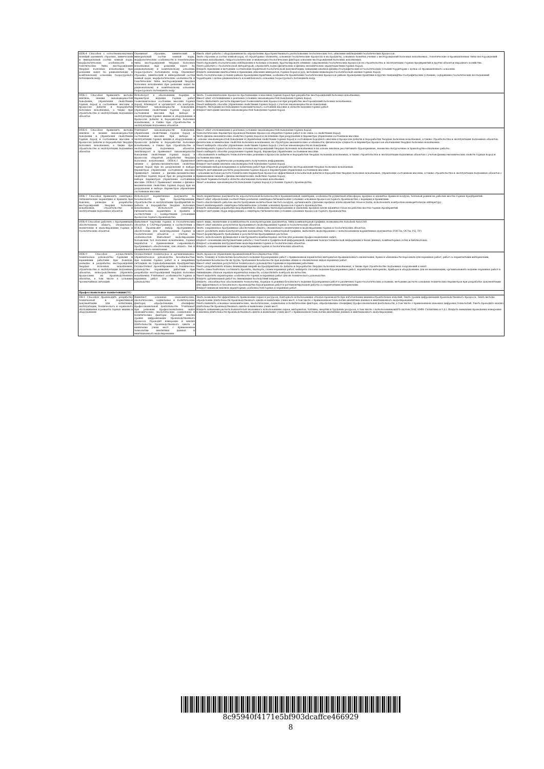| ОПК-4 Способен с естественнонаучных позиций оценивать строение, химический и минеральный состав земной коры, морфологические особенности и генетические типы месторождений твердых полезных ископаемых при решении задач по рациональному и комплексному освоению георесурсного потенциала недр | Оценивает строение, химический и минеральный состав земной коры, морфологические особенности и генетические типы месторождений твердых полезных ископаемых при решении задач по рациональному и комплексному освоению георесурсного потенциала недр. Оценивает строение, химический и минеральный состав земной коры, морфологические особенности и генетические типы месторождений твердых полезных ископаемых при решении задач по рациональному и комплексному освоению георесурсного потенциала недр. | Иметь опыт работы с оборудованием по определению пространственного расположения геологических тел; описания наблюдений геологических процессов. Знать строение и состав земной коры, её структурные элементы, основные геологические процессы и их продукты, основные понятия учения о месторождений полезных ископаемых., генетические и промышленные типы месторождений полезных ископаемых, гидрогеологические и инженерно-геологические факторы освоения месторождений полезных ископаемых. Уметь проводить геологические наблюдения в полевых условиях; прогнозировать влияние современных геологических процессов на строительство и эксплуатацию горных предприятий и других объектов народного хозяйства. Уметь работать с геологической литературой; определять водно-физические и физико механические характеристики горных пород. Владеть приемами и методами составления первичной геологической документации; навыками анализа физико-географических и геологических условий территории с целью её промышленного освоения. Владеть навыками диагностики и приемами описания минералов, горных пород и руд; методами инженерно-геологической оценки горных пород. Знать геологические условия района проведения практики; особенности проявления геологических процессов районе проведения практики и других ландшафтно-географических условиях; содержание геологических исследований территории с целью рационального и комплексного освоения георесурсного потенциала недр. |
| ОПК-5 Способен применять методы анализа, знания закономерностей поведения, управления свойствами горных пород и состоянием массива в процессах добычи и переработки полезных ископаемых, а также при строительстве и эксплуатации подземных объектов | Использует в обосновании порядка и параметров ведения горных работ геомеханическое состояние массива горных пород, планирует и организует его контроль. Учитывает закономерности поведения, управления свойствами горных пород и состоянием массива при выборе и эксплуатации горных машин и оборудования в процессах добычи и переработки полезных ископаемых, а также при строительстве и эксплуатации подземных объектов. | Знать: Геомеханические процессы протекающие в массивах горных пород при разработке месторождений полезных ископаемых. Имеет опыт отслеживания в реальных условиях закономерностей поведения горных пород. Уметь: Выполнять расчеты параметров геомеханических процессов при разработке месторождений полезных ископаемых. Умеет выбирать способы управления свойствами горных пород с учетом закономерности их поведения. Владеть: Методами исследования геомеханического состояния массива в области ведения горных работ. Владеет методами анализа закономерностей поведения горных пород. |
| ОПК-6 Способен применять методы анализа и знания закономерностей поведения и управления свойствами горных пород и состоянием массива в процессах добычи и переработки твердых полезных ископаемых, а также при строительстве и эксплуатации подземных объектов | Учитывает закономерности поведения, управления свойствами горных пород и состоянием массива при выборе и эксплуатации горных машин и оборудования в процессах добычи и переработки полезных ископаемых, а также при строительстве и эксплуатации подземных объектов. Анализирует и применяет закономерности поведения свойствами горных пород в процессах открытой разработки твердых полезных ископаемых. ОПК-6.1 Применяет знания о физико-механических свойствах горных пород при их разрушении и выборе параметров управления состоянием массива Применяет знания о физико-механических свойствах горных пород при их разрушении и выборе параметров управления состоянием массива. ОПК-6.1 Применяет знания о физико-механических свойствах горных пород при их разрушении и выборе параметров управления состоянием массива | Имеет опыт отслеживания в реальных условиях закономерностей поведения горных пород. технологические параметры производственных процессов открытых горных работ и их связь со свойствами пород. Знать физико-механические свойства горных пород и их влияние при разрушении и параметры управления состоянием массива - основы закономерностей поведения и управления свойствами горных пород и состоянием породного массива в процессах добычи и переработки твердых полезных ископаемых, а также строительства и эксплуатации подземных объектов; физические и химические свойства полезных ископаемых, их структурно-механические особенности; физическую сущность и параметры процессов обогащения твердых полезных ископаемых Умеет выбирать способы управления свойствами горных пород с учетом закономерности их поведения. анализировать горно-геологические условия месторождений твердых полезных ископаемых и на основе анализа рассчитывать буровзрывные, выемочно-погрузочные и транспортно-отвальные работы. Уметь выбирать способы разрушения горных пород, параметры управления состоянием массива - обосновывать и выбирать технологические решения в процессах добычи и переработки твердых полезных ископаемых, а также строительства и эксплуатации подземных объектов с учетом физико-механических свойств горных пород и состояния массива; синтезировать и критически резюмировать полученную информацию Владеет методами анализа закономерностей поведения горных пород. методиками выбора вскрышных и добычных работ при открытой разработке месторождений твердых полезных ископаемых. Владеть методиками расчёта разрушения горных пород и параметрами управления состоянием массива - основами методов расчета технических параметров процессов эффективной и безопасной добычи и переработки твердых полезных ископаемых, управления состоянием массива, а также строительства и эксплуатации подземных объектов с применением знаний о физико-механических свойствах горных пород; научной терминологией в области обогащения полезных ископаемых Знает основные закономерности поведения горных пород в условиях горного производства. |
| ОПК-7 Способен применять санитарно-гигиенические нормативы и правила при поисках, разведке и разработке месторождений твердых полезных ископаемых, строительстве и эксплуатации подземных объектов | Использует нормативные документы по безопасности при проектировании, строительстве и эксплуатации предприятий по добыче и переработке твердых полезных ископаемых. Использует санитарно-гигиенические нормативы и правила в соответствии с конкретными условиями процессов горного производства. | Знать нормативные документы по аэрологической безопасности и промышленной санитарии; особенности рудничной атмосферы; вредные и ядовитые примеси воздуха; тепловой режим на рабочих местах горных предприятий. Имеет опыт определения соответствия реальных санитарно-гигиенических условиях основных процессов горного производства с нормами и правилами. Уметь обеспечивать рабочие места требуемым количеством чистого воздуха, организовать удаление вредных и/или ядовитых газов и пыли; использовать контрольно-измерительную аппаратуру. Умеет анализировать санитарно-гигиенические условия основных процессов горного производства. Владеть навыками разработки мероприятий по снижению пылеобразования и удалению вредных и/или ядовитых газов на рабочих местах горных предприятий Владеет методами сбора информации о санитарно-гигиенических условиях основных процессов горного производства. |
| ОПК-8 Способен работать с программным обеспечением общего, специального назначения и моделирования горных и геологических объектов | Выполняет чертежи горных и геологических объектов в CAD-программах в соответствии с ЕСКД Производит выбор программного обеспечения для моделирования горных и геологических объектов с учетом их особенностей. Выполняет моделирование положения тел полезных ископаемых, горных выработок с применением современного программного обеспечения, как общего. так и специального назначения | знает: виды, назначение и комплектность конструкторских документов, типы компьютерной графики, возможности Autodesk AutoCAD. Имеет опыт анализа результатов программного моделирования горных и геологических объектов. Знать: современное программное обеспечение общего, специального назначения и моделирования горных и геологических объектов; умеет: различать виды конструкторских документов, типы компьютерной графики, выполнять моделирование с использованием нормативных документов (ГОСТы, ОСТы, РД, ТУ) Умеет формулировать требования к результатам программных расчетов. Уметь: использовать функционал и инструменты компьютерных систем для решения профессиональных задач; владеет: основными инструментами работы с текстовой и графической информацией; навыками поиска технической информации в базах данных, компьютерных сетях и библиотеках. Владеет основными инструментами моделирования горных и геологических объектов. Владеть: современными методами моделирования горных и геологических объектов; |
| ОПК-9 Способен осуществлять техническое руководство горными и взрывными работами при поисках, разведке и разработке месторождений твердых полезных ископаемых, строительстве и эксплуатации подземных объектов, непосредственно управлять процессами на производственных объектах, в том числе в условиях чрезвычайных ситуаций | Осуществляет техническое и организационно-управленческое руководство безопасностью при ведении горных работ и в аварийных ситуациях на горнодобывающих предприятиях Осуществляет проектирование и техническое руководство взрывными работами при разработке месторождений твердых полезных ископаемых Учитывает особенности горных и взрывных работ для их технического руководства. | Знать процессы управления промышленной без-опасностью (ПБ). Знать: технику и технологию безопасного ведения буровзрывных работ с применением взрывчатых материалов промышленного назначения; права и обязанности персонала для взрывных работ, работ со взрывчатыми материалами, требования безопасности их труда; требования безопасности при ведении общих и специальных видов взрывных работ. Имеет опыт анализа результатов технического руководства горными и взрывными работами. Уметь разрабатывать планы ликвидации аварий на предприятиях по добыче и переработке твердых полезных ископаемых, а также при строительстве подземных сооружений и шахт. Уметь: самостоятельно составлять проекты, паспорта, схемы взрывных работ; выбирать способы ведения буровзрывных работ, взрывчатые материалы, приборы и оборудование для их механизации; организовывать ведение взрывных работ и ликвидацию отказов зарядов взрывчатых веществ, осуществлять контроль их качества. Умеет выделять характерные особенности горных и взрывных работ для их технического руководства. Владеть организацией работ по ликвидации последствий аварии. Владеть: способностью обосновывать технологию, порядок и режимы безопасного ведения буровзрывных работ в различных горно-геологических условиях; методами расчета основных технических параметров при разработке документации для эффективного и безопасного производства буровзрывных работ и регламентирующей работы со взрывчатыми материалами. Владеет навыком анализа характерных особенностей горных и взрывных работ. |
| Профессиональные компетенции (ПК) | | |
| ПК-1 Способен производить разработку технической и нормативной документации для испытания, эксплуатации, технического и сервисного обслуживания и ремонта горных машин и оборудования | Выявляет основные экономические, экологические, социальные и политические факторы, определяющие специфику профессиональной деятельности. Учитывает при решении профессиональных задач экономические, экологические, социальные и политические факторы. Проводит анализ уровня цифровизации производственного процесса. Проводит измерение и анализ длительности производственного цикла и выявление узких мест с применением технологии аналитики данных и имитационного моделирования. | Знать возможности эффективного применения сырья и ресурсов, повторного использования отходов производств при изготовлении машиностроительных изделий. Знать уровни цифровизации производственного процесса. Знать методы определения длительности производственного цикла и выявление узких мест, в том числе с применением технологии аналитики данных и имитационного моделирования. Уметь выявлять основные экономические, экологические, социальные и политические факторы, определяющие специфику профессиональной деятельности, в том числе с применением сквозных цифровых технологий. Уметь проводить анализ длительности производственного цикла и выявление узких мест. Владеть навыками расчета показателей экономного использования сырья, материалов, топлива, энергии и трудовых ресурсов, в том числе с использованиемAPS-систем (SAP, AMM- Галактика и т.д.). Владеть навыками проведения измерения и анализа длительности производственного цикла и выявление узких мест с применением технологии аналитики данных и имитационного моделирования. |
8c95940f4171e5bf903dcaffce466929
8